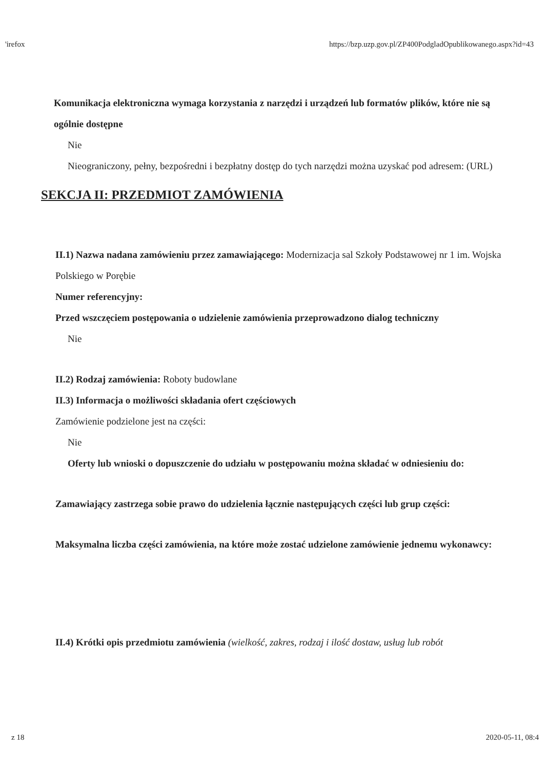'irefox https://bzp.uzp.gov.pl/ZP400PodgladOpublikowanego.aspx?id=43
Komunikacja elektroniczna wymaga korzystania z narzędzi i urządzeń lub formatów plików, które nie są ogólnie dostępne
Nie
Nieograniczony, pełny, bezpośredni i bezpłatny dostęp do tych narzędzi można uzyskać pod adresem: (URL)
SEKCJA II: PRZEDMIOT ZAMÓWIENIA
II.1) Nazwa nadana zamówieniu przez zamawiającego: Modernizacja sal Szkoły Podstawowej nr 1 im. Wojska Polskiego w Porębie
Numer referencyjny:
Przed wszczęciem postępowania o udzielenie zamówienia przeprowadzono dialog techniczny
Nie
II.2) Rodzaj zamówienia: Roboty budowlane
II.3) Informacja o możliwości składania ofert częściowych
Zamówienie podzielone jest na części:
Nie
Oferty lub wnioski o dopuszczenie do udziału w postępowaniu można składać w odniesieniu do:
Zamawiający zastrzega sobie prawo do udzielenia łącznie następujących części lub grup części:
Maksymalna liczba części zamówienia, na które może zostać udzielone zamówienie jednemu wykonawcy:
II.4) Krótki opis przedmiotu zamówienia (wielkość, zakres, rodzaj i ilość dostaw, usług lub robót
z 18 2020-05-11, 08:4